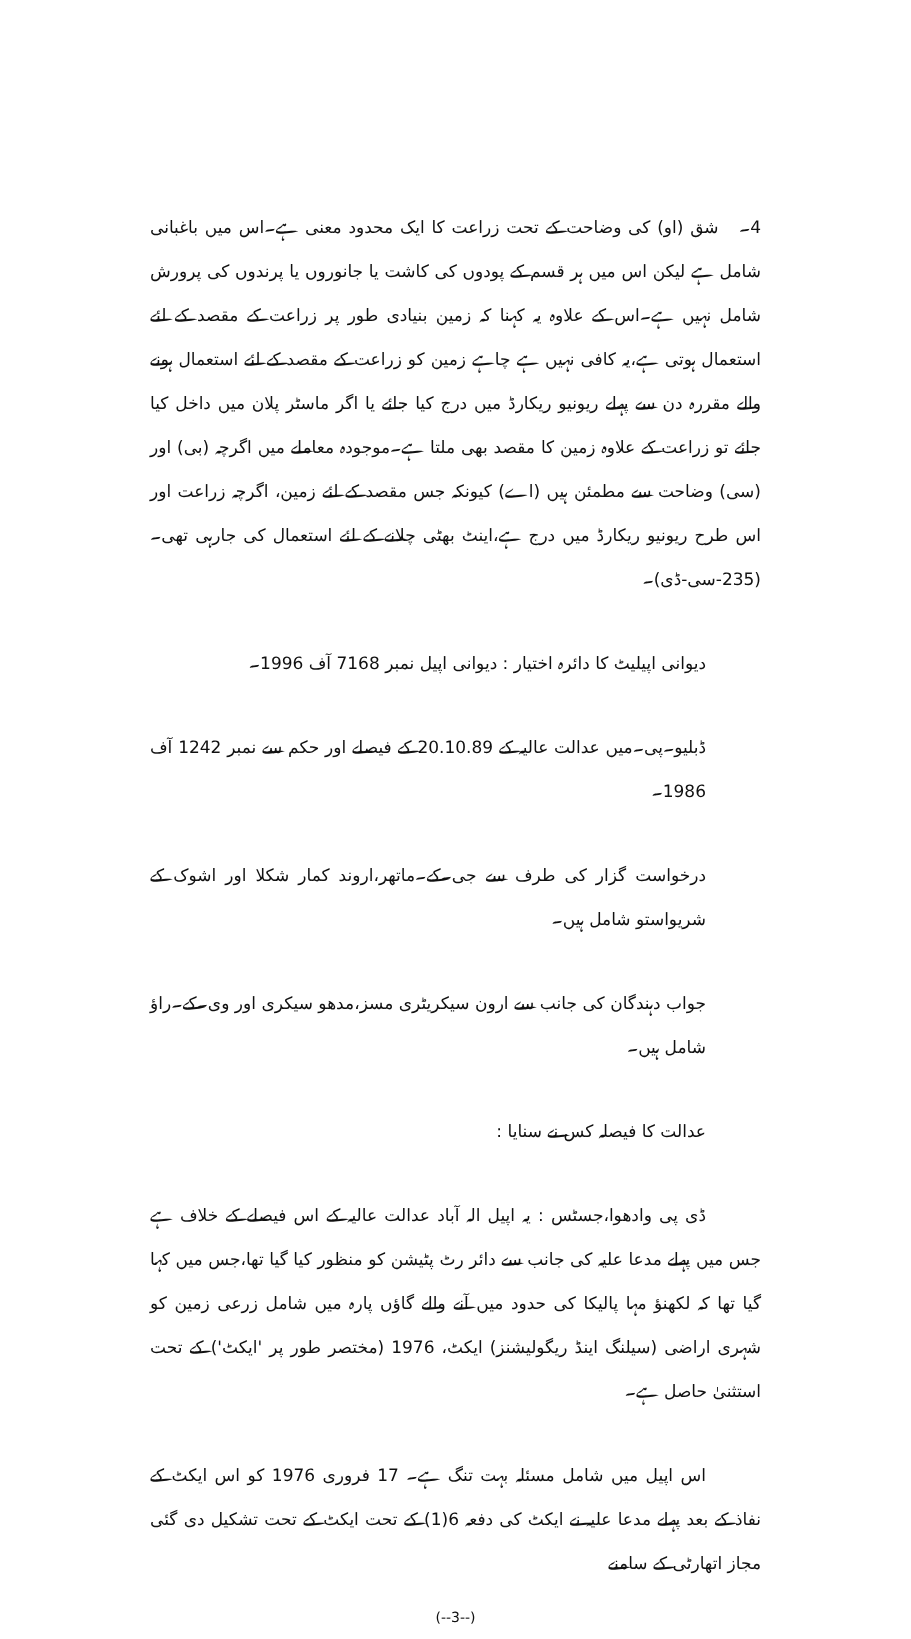4۔ شق (او) کی وضاحت کے تحت زراعت کا ایک محدود معنی ہے۔اس میں باغبانی شامل ہے لیکن اس میں ہر قسم کے پودوں کی کاشت یا جانوروں یا پرندوں کی پرورش شامل نہیں ہے۔اس کے علاوہ یہ کہنا کہ زمین بنیادی طور پر زراعت کے مقصد کے لئے استعمال ہوتی ہے،یہ کافی نہیں ہے چاہے زمین کو زراعت کے مقصد کے لئے استعمال ہونے والے مقررہ دن سے پہلے ریونیو ریکارڈ میں درج کیا جائے یا اگر ماسٹر پلان میں داخل کیا جائے تو زراعت کے علاوہ زمین کا مقصد بھی ملتا ہے۔موجودہ معاملے میں اگرچہ (بی) اور (سی) وضاحت سے مطمئن ہیں (اے) کیونکہ جس مقصد کے لئے زمین، اگرچہ زراعت اور اس طرح ریونیو ریکارڈ میں درج ہے،اینٹ بھٹی چلانے کے لئے استعمال کی جارہی تھی۔(235-سی-ڈی)۔
دیوانی اپیلیٹ کا دائرہ اختیار : دیوانی اپیل نمبر 7168 آف 1996۔
ڈبلیو۔پی۔میں عدالت عالیہ کے 20.10.89 کے فیصلے اور حکم سے نمبر 1242 آف 1986۔
درخواست گزار کی طرف سے جی۔کے۔ماتھر،اروند کمار شکلا اور اشوک کے شریواستو شامل ہیں۔
جواب دہندگان کی جانب سے ارون سیکریٹری مسز،مدھو سیکری اور وی۔کے۔راؤ شامل ہیں۔
عدالت کا فیصلہ کس نے سنایا :
ڈی پی وادھوا،جسٹس : یہ اپیل الہ آباد عدالت عالیہ کے اس فیصلے کے خلاف ہے جس میں پہلے مدعا علیہ کی جانب سے دائر رٹ پٹیشن کو منظور کیا گیا تھا،جس میں کہا گیا تھا کہ لکھنؤ مہا پالیکا کی حدود میں آنے والے گاؤں پارہ میں شامل زرعی زمین کو شہری اراضی (سیلنگ اینڈ ریگولیشنز) ایکٹ، 1976 (مختصر طور پر 'ایکٹ') کے تحت استثنیٰ حاصل ہے۔
اس اپیل میں شامل مسئلہ بہت تنگ ہے۔ 17 فروری 1976 کو اس ایکٹ کے نفاذ کے بعد پہلے مدعا علیہ نے ایکٹ کی دفعہ 6(1) کے تحت ایکٹ کے تحت تشکیل دی گئی مجاز اتھارٹی کے سامنے
(--3--)